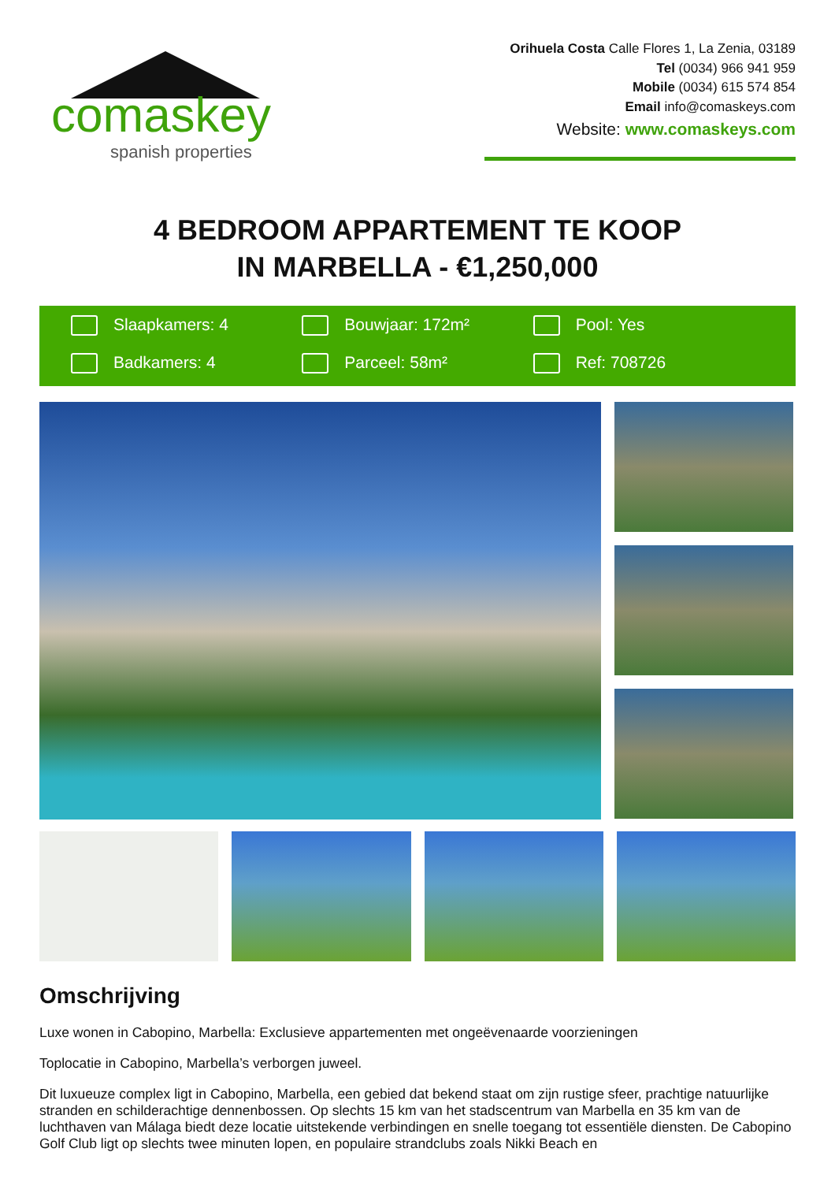comaskey
spanish properties
Orihuela Costa Calle Flores 1, La Zenia, 03189
Tel (0034) 966 941 959
Mobile (0034) 615 574 854
Email info@comaskeys.com
Website: www.comaskeys.com
4 BEDROOM APPARTEMENT TE KOOP
IN MARBELLA - €1,250,000
Slaapkamers: 4
Bouwjaar: 172m²
Pool: Yes
Badkamers: 4
Parceel: 58m²
Ref: 708726
Omschrijving
Luxe wonen in Cabopino, Marbella: Exclusieve appartementen met ongeëvenaarde voorzieningen
Toplocatie in Cabopino, Marbella’s verborgen juweel.
Dit luxueuze complex ligt in Cabopino, Marbella, een gebied dat bekend staat om zijn rustige sfeer, prachtige natuurlijke stranden en schilderachtige dennenbossen. Op slechts 15 km van het stadscentrum van Marbella en 35 km van de luchthaven van Málaga biedt deze locatie uitstekende verbindingen en snelle toegang tot essentiële diensten. De Cabopino Golf Club ligt op slechts twee minuten lopen, en populaire strandclubs zoals Nikki Beach en